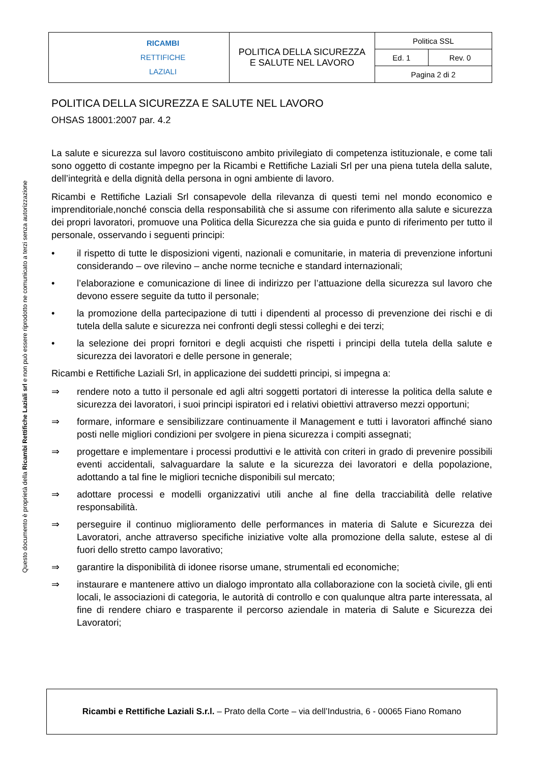Questo documento è proprietà della Ricambi Rettifiche Laziali srl e non può essere riprodotto ne comunicato a terzi senza autorizzazione
| RICAMBI RETTIFICHE LAZIALI | POLITICA DELLA SICUREZZA E SALUTE NEL LAVORO | Politica SSL | |
| | | Ed. 1 | Rev. 0 |
| | | Pagina 2 di 2 | |
POLITICA DELLA SICUREZZA E SALUTE NEL LAVORO
OHSAS 18001:2007 par. 4.2
La salute e sicurezza sul lavoro costituiscono ambito privilegiato di competenza istituzionale, e come tali sono oggetto di costante impegno per la Ricambi e Rettifiche Laziali Srl per una piena tutela della salute, dell’integrità e della dignità della persona in ogni ambiente di lavoro.
Ricambi e Rettifiche Laziali Srl consapevole della rilevanza di questi temi nel mondo economico e imprenditoriale,nonché conscia della responsabilità che si assume con riferimento alla salute e sicurezza dei propri lavoratori, promuove una Politica della Sicurezza che sia guida e punto di riferimento per tutto il personale, osservando i seguenti principi:
• il rispetto di tutte le disposizioni vigenti, nazionali e comunitarie, in materia di prevenzione infortuni considerando – ove rilevino – anche norme tecniche e standard internazionali;
• l’elaborazione e comunicazione di linee di indirizzo per l’attuazione della sicurezza sul lavoro che devono essere seguite da tutto il personale;
• la promozione della partecipazione di tutti i dipendenti al processo di prevenzione dei rischi e di tutela della salute e sicurezza nei confronti degli stessi colleghi e dei terzi;
• la selezione dei propri fornitori e degli acquisti che rispetti i principi della tutela della salute e sicurezza dei lavoratori e delle persone in generale;
Ricambi e Rettifiche Laziali Srl, in applicazione dei suddetti principi, si impegna a:
⇒ rendere noto a tutto il personale ed agli altri soggetti portatori di interesse la politica della salute e sicurezza dei lavoratori, i suoi principi ispiratori ed i relativi obiettivi attraverso mezzi opportuni;
⇒ formare, informare e sensibilizzare continuamente il Management e tutti i lavoratori affinché siano posti nelle migliori condizioni per svolgere in piena sicurezza i compiti assegnati;
⇒ progettare e implementare i processi produttivi e le attività con criteri in grado di prevenire possibili eventi accidentali, salvaguardare la salute e la sicurezza dei lavoratori e della popolazione, adottando a tal fine le migliori tecniche disponibili sul mercato;
⇒ adottare processi e modelli organizzativi utili anche al fine della tracciabilità delle relative responsabilità.
⇒ perseguire il continuo miglioramento delle performances in materia di Salute e Sicurezza dei Lavoratori, anche attraverso specifiche iniziative volte alla promozione della salute, estese al di fuori dello stretto campo lavorativo;
⇒ garantire la disponibilità di idonee risorse umane, strumentali ed economiche;
⇒ instaurare e mantenere attivo un dialogo improntato alla collaborazione con la società civile, gli enti locali, le associazioni di categoria, le autorità di controllo e con qualunque altra parte interessata, al fine di rendere chiaro e trasparente il percorso aziendale in materia di Salute e Sicurezza dei Lavoratori;
Ricambi e Rettifiche Laziali S.r.l. – Prato della Corte – via dell’Industria, 6 - 00065 Fiano Romano